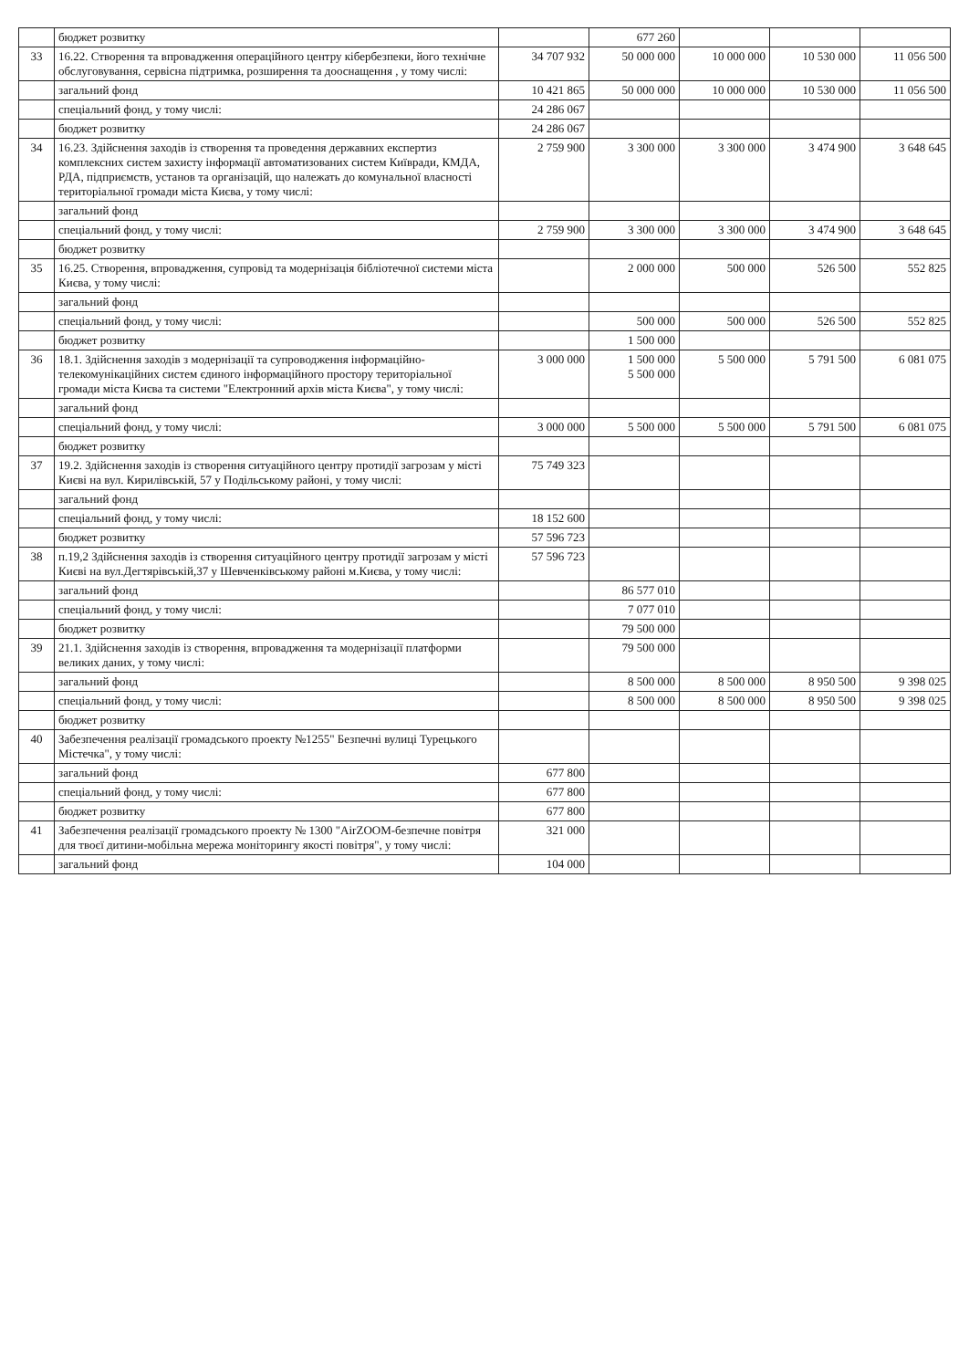| | бюджет розвитку | | 677 260 | | | |
| 33 | 16.22. Створення та впровадження операційного центру кібербезпеки, його технічне обслуговування, сервісна підтримка, розширення та дооснащення , у тому числі: | 34 707 932 | 50 000 000 | 10 000 000 | 10 530 000 | 11 056 500 |
| | загальний фонд | 10 421 865 | 50 000 000 | 10 000 000 | 10 530 000 | 11 056 500 |
| | спеціальний фонд, у тому числі: | 24 286 067 | | | | |
| | бюджет розвитку | 24 286 067 | | | | |
| 34 | 16.23. Здійснення заходів із створення та проведення державних експертиз комплексних систем захисту інформації автоматизованих систем Київради, КМДА, РДА, підприємств, установ та організацій, що належать до комунальної власності територіальної громади міста Києва, у тому числі: | 2 759 900 | 3 300 000 | 3 300 000 | 3 474 900 | 3 648 645 |
| | загальний фонд | | | | | |
| | спеціальний фонд, у тому числі: | 2 759 900 | 3 300 000 | 3 300 000 | 3 474 900 | 3 648 645 |
| | бюджет розвитку | | | | | |
| 35 | 16.25. Створення, впровадження, супровід та модернізація бібліотечної системи міста Києва, у тому числі: | | 2 000 000 | 500 000 | 526 500 | 552 825 |
| | загальний фонд | | | | | |
| | спеціальний фонд, у тому числі: | | 500 000 | 500 000 | 526 500 | 552 825 |
| | бюджет розвитку | | 1 500 000 | | | |
| 36 | 18.1. Здійснення заходів з модернізації та супроводження інформаційно-телекомунікаційних систем єдиного інформаційного простору територіальної громади міста Києва та системи "Електронний архів міста Києва", у тому числі: | 3 000 000 | 1 500 000 5 500 000 | 5 500 000 | 5 791 500 | 6 081 075 |
| | загальний фонд | | | | | |
| | спеціальний фонд, у тому числі: | 3 000 000 | 5 500 000 | 5 500 000 | 5 791 500 | 6 081 075 |
| | бюджет розвитку | | | | | |
| 37 | 19.2. Здійснення заходів із створення ситуаційного центру протидії загрозам у місті Києві на вул. Кирилівській, 57 у Подільському районі, у тому числі: | 75 749 323 | | | | |
| | загальний фонд | | | | | |
| | спеціальний фонд, у тому числі: | 18 152 600 | | | | |
| | бюджет розвитку | 57 596 723 | | | | |
| 38 | п.19,2 Здійснення заходів із створення ситуаційного центру протидії загрозам у місті Києві на вул.Дегтярівській,37 у Шевченківському районі м.Києва, у тому числі: | 57 596 723 | | | | |
| | загальний фонд | | 86 577 010 | | | |
| | спеціальний фонд, у тому числі: | | 7 077 010 | | | |
| | бюджет розвитку | | 79 500 000 | | | |
| 39 | 21.1. Здійснення заходів із створення, впровадження та модернізації платформи великих даних, у тому числі: | | 79 500 000 | | | |
| | загальний фонд | | 8 500 000 | 8 500 000 | 8 950 500 | 9 398 025 |
| | спеціальний фонд, у тому числі: | | 8 500 000 | 8 500 000 | 8 950 500 | 9 398 025 |
| | бюджет розвитку | | | | | |
| 40 | Забезпечення реалізації громадського проекту №1255" Безпечні вулиці Турецького Містечка", у тому числі: | | | | | |
| | загальний фонд | 677 800 | | | | |
| | спеціальний фонд, у тому числі: | 677 800 | | | | |
| | бюджет розвитку | 677 800 | | | | |
| 41 | Забезпечення реалізації громадського проекту № 1300 "AirZOOM-безпечне повітря для твоєї дитини-мобільна мережа моніторингу якості повітря", у тому числі: | 321 000 | | | | |
| | загальний фонд | 104 000 | | | | |